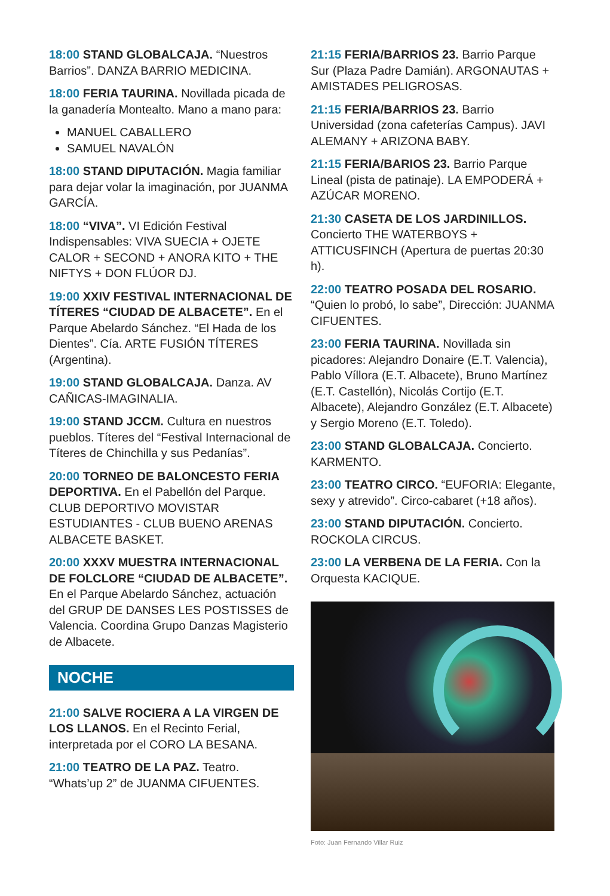18:00 STAND GLOBALCAJA. “Nuestros Barrios”. DANZA BARRIO MEDICINA.
18:00 FERIA TAURINA. Novillada picada de la ganadería Montealto. Mano a mano para:
MANUEL CABALLERO
SAMUEL NAVALÓN
18:00 STAND DIPUTACIÓN. Magia familiar para dejar volar la imaginación, por JUANMA GARCÍA.
18:00 “VIVA”. VI Edición Festival Indispensables: VIVA SUECIA + OJETE CALOR + SECOND + ANORA KITO + THE NIFTYS + DON FLÚOR DJ.
19:00 XXIV FESTIVAL INTERNACIONAL DE TÍTERES “CIUDAD DE ALBACETE”. En el Parque Abelardo Sánchez. “El Hada de los Dientes”. Cía. ARTE FUSIÓN TÍTERES (Argentina).
19:00 STAND GLOBALCAJA. Danza. AV CAÑICAS-IMAGINALIA.
19:00 STAND JCCM. Cultura en nuestros pueblos. Títeres del “Festival Internacional de Títeres de Chinchilla y sus Pedanías”.
20:00 TORNEO DE BALONCESTO FERIA DEPORTIVA. En el Pabellón del Parque. CLUB DEPORTIVO MOVISTAR ESTUDIANTES - CLUB BUENO ARENAS ALBACETE BASKET.
20:00 XXXV MUESTRA INTERNACIONAL DE FOLCLORE “CIUDAD DE ALBACETE”. En el Parque Abelardo Sánchez, actuación del GRUP DE DANSES LES POSTISSES de Valencia. Coordina Grupo Danzas Magisterio de Albacete.
NOCHE
21:00 SALVE ROCIERA A LA VIRGEN DE LOS LLANOS. En el Recinto Ferial, interpretada por el CORO LA BESANA.
21:00 TEATRO DE LA PAZ. Teatro. “Whats’up 2” de JUANMA CIFUENTES.
21:15 FERIA/BARRIOS 23. Barrio Parque Sur (Plaza Padre Damián). ARGONAUTAS + AMISTADES PELIGROSAS.
21:15 FERIA/BARRIOS 23. Barrio Universidad (zona cafeterías Campus). JAVI ALEMANY + ARIZONA BABY.
21:15 FERIA/BARIOS 23. Barrio Parque Lineal (pista de patinaje). LA EMPODERÁ + AZÚCAR MORENO.
21:30 CASETA DE LOS JARDINILLOS. Concierto THE WATERBOYS + ATTICUSFINCH (Apertura de puertas 20:30 h).
22:00 TEATRO POSADA DEL ROSARIO. “Quien lo probó, lo sabe”, Dirección: JUANMA CIFUENTES.
23:00 FERIA TAURINA. Novillada sin picadores: Alejandro Donaire (E.T. Valencia), Pablo Víllora (E.T. Albacete), Bruno Martínez (E.T. Castellón), Nicolás Cortijo (E.T. Albacete), Alejandro González (E.T. Albacete) y Sergio Moreno (E.T. Toledo).
23:00 STAND GLOBALCAJA. Concierto. KARMENTO.
23:00 TEATRO CIRCO. “EUFORIA: Elegante, sexy y atrevido”. Circo-cabaret (+18 años).
23:00 STAND DIPUTACIÓN. Concierto. ROCKOLA CIRCUS.
23:00 LA VERBENA DE LA FERIA. Con la Orquesta KACIQUE.
Foto: Juan Fernando Villar Ruiz